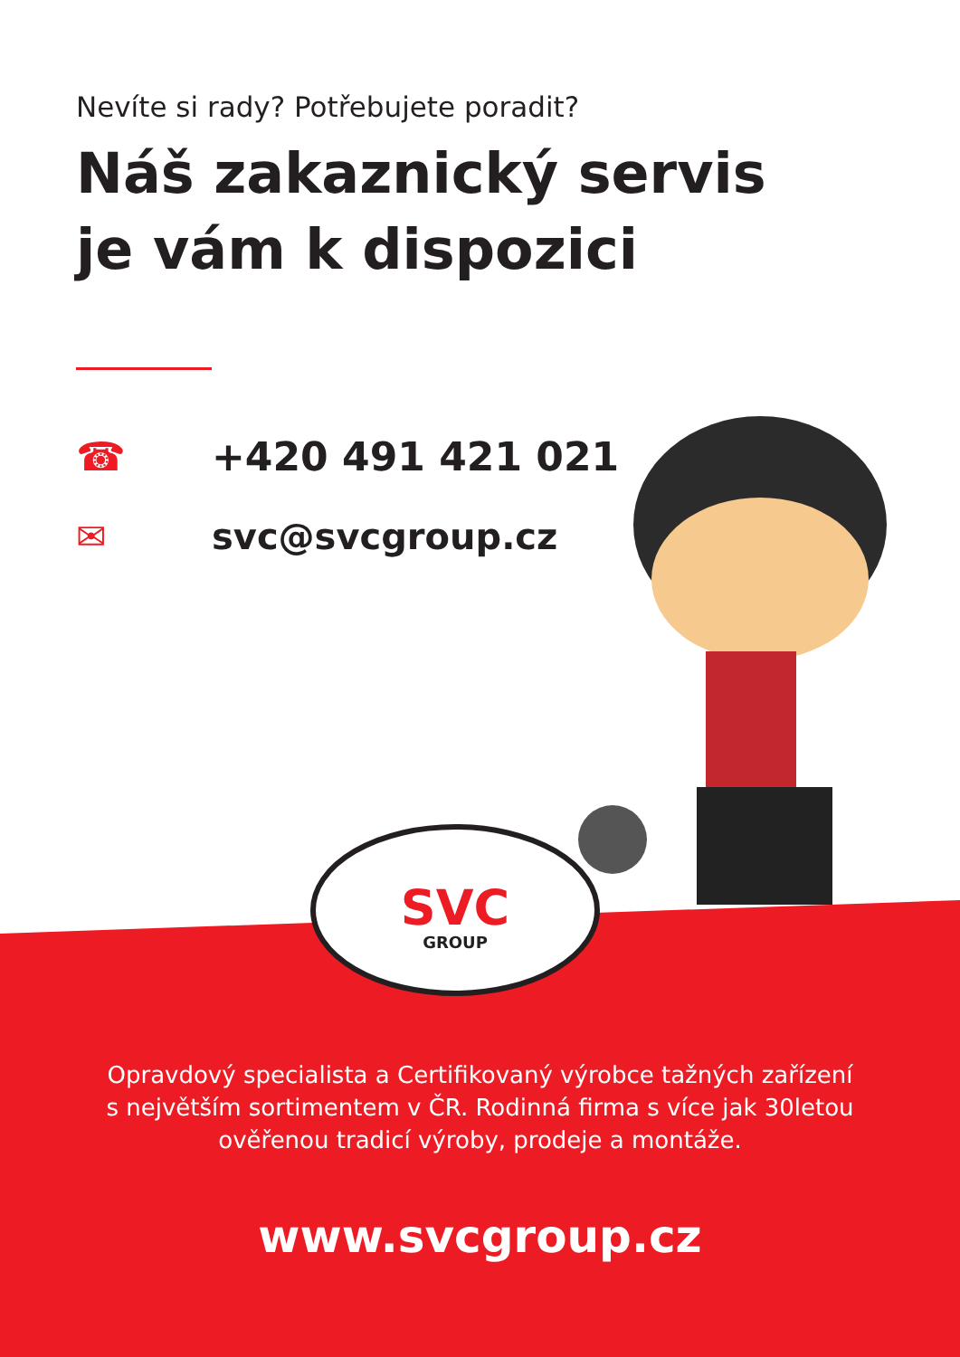SVC
GROUP
Nevíte si rady? Potřebujete poradit?
Náš zakaznický servis
je vám k dispozici
☎ +420 491 421 021
✉ svc@svcgroup.cz
Opravdový specialista a Certifikovaný výrobce tažných zařízení
s největším sortimentem v ČR. Rodinná firma s více jak 30letou
ověřenou tradicí výroby, prodeje a montáže.
www.svcgroup.cz